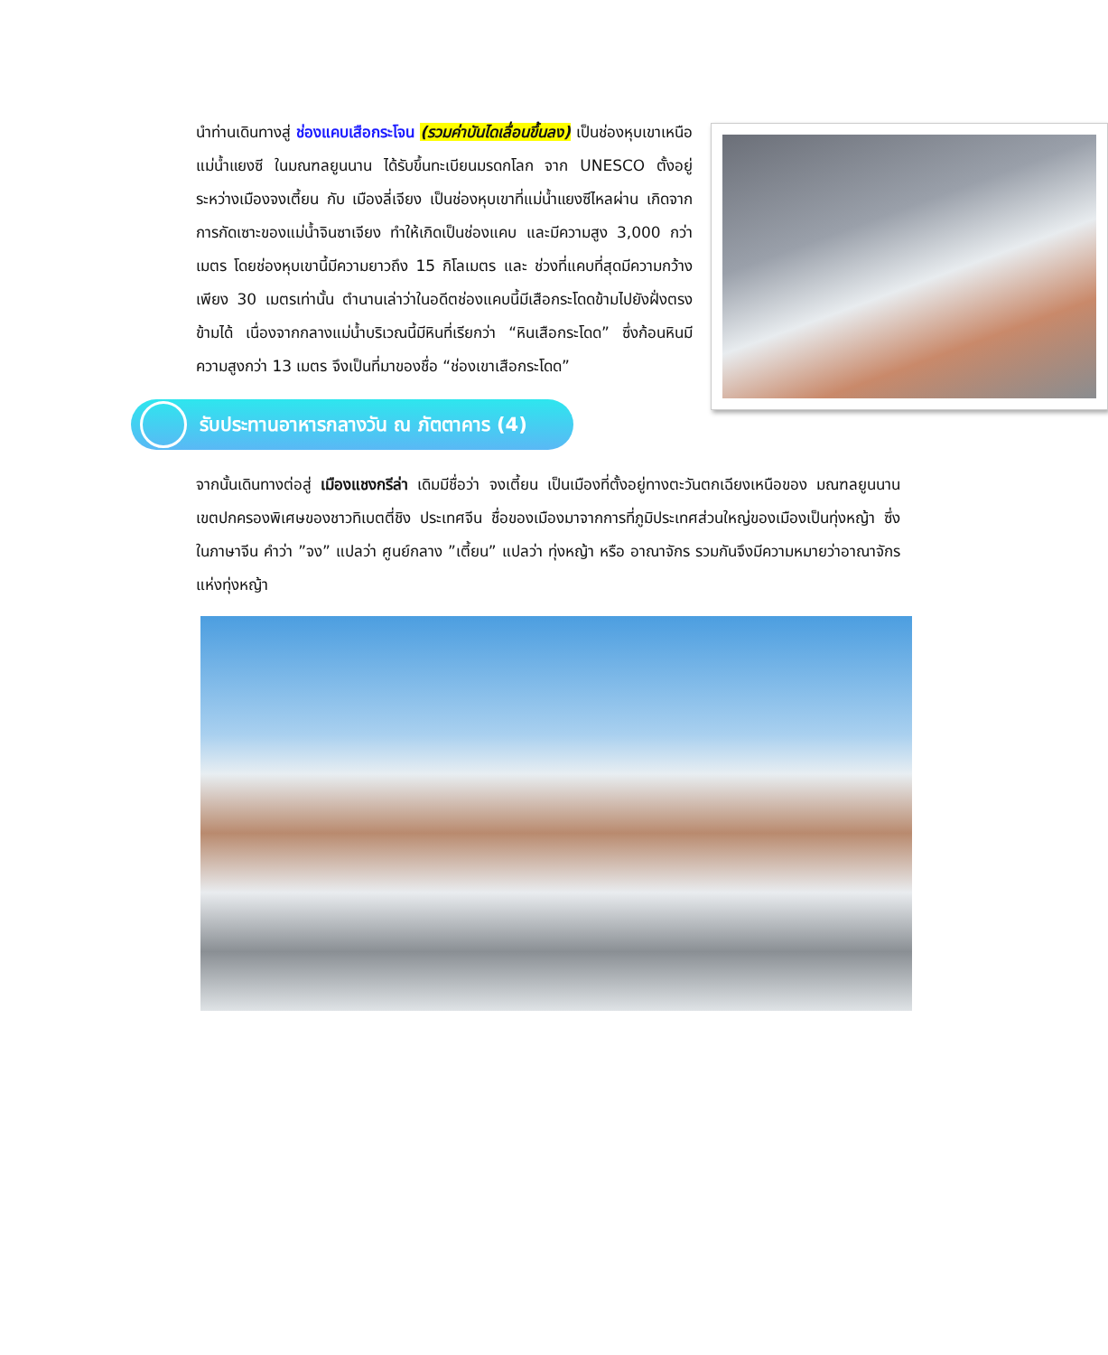นำท่านเดินทางสู่ ช่องแคบเสือกระโจน (รวมค่าบันไดเลื่อนขึ้นลง) เป็นช่องหุบเขาเหนือแม่น้ำแยงซี ในมณฑลยูนนาน ได้รับขึ้นทะเบียนมรดกโลก จาก UNESCO ตั้งอยู่ระหว่างเมืองจงเตี้ยน กับ เมืองลี่เจียง เป็นช่องหุบเขาที่แม่น้ำแยงซีไหลผ่าน เกิดจากการกัดเซาะของแม่น้ำจินซาเจียง ทำให้เกิดเป็นช่องแคบ และมีความสูง 3,000 กว่าเมตร โดยช่องหุบเขานี้มีความยาวถึง 15 กิโลเมตร และ ช่วงที่แคบที่สุดมีความกว้างเพียง 30 เมตรเท่านั้น ตำนานเล่าว่าในอดีตช่องแคบนี้มีเสือกระโดดข้ามไปยังฝั่งตรงข้ามได้ เนื่องจากกลางแม่น้ำบริเวณนี้มีหินที่เรียกว่า “หินเสือกระโดด” ซึ่งก้อนหินมีความสูงกว่า 13 เมตร จึงเป็นที่มาของชื่อ “ช่องเขาเสือกระโดด”
รับประทานอาหารกลางวัน ณ ภัตตาคาร (4)
จากนั้นเดินทางต่อสู่ เมืองแชงกรีล่า เดิมมีชื่อว่า จงเตี้ยน เป็นเมืองที่ตั้งอยู่ทางตะวันตกเฉียงเหนือของ มณฑลยูนนาน เขตปกครองพิเศษของชาวทิเบตตี่ชิง ประเทศจีน ชื่อของเมืองมาจากการที่ภูมิประเทศส่วนใหญ่ของเมืองเป็นทุ่งหญ้า ซึ่งในภาษาจีน คำว่า ”จง” แปลว่า ศูนย์กลาง ”เตี้ยน” แปลว่า ทุ่งหญ้า หรือ อาณาจักร รวมกันจึงมีความหมายว่าอาณาจักรแห่งทุ่งหญ้า